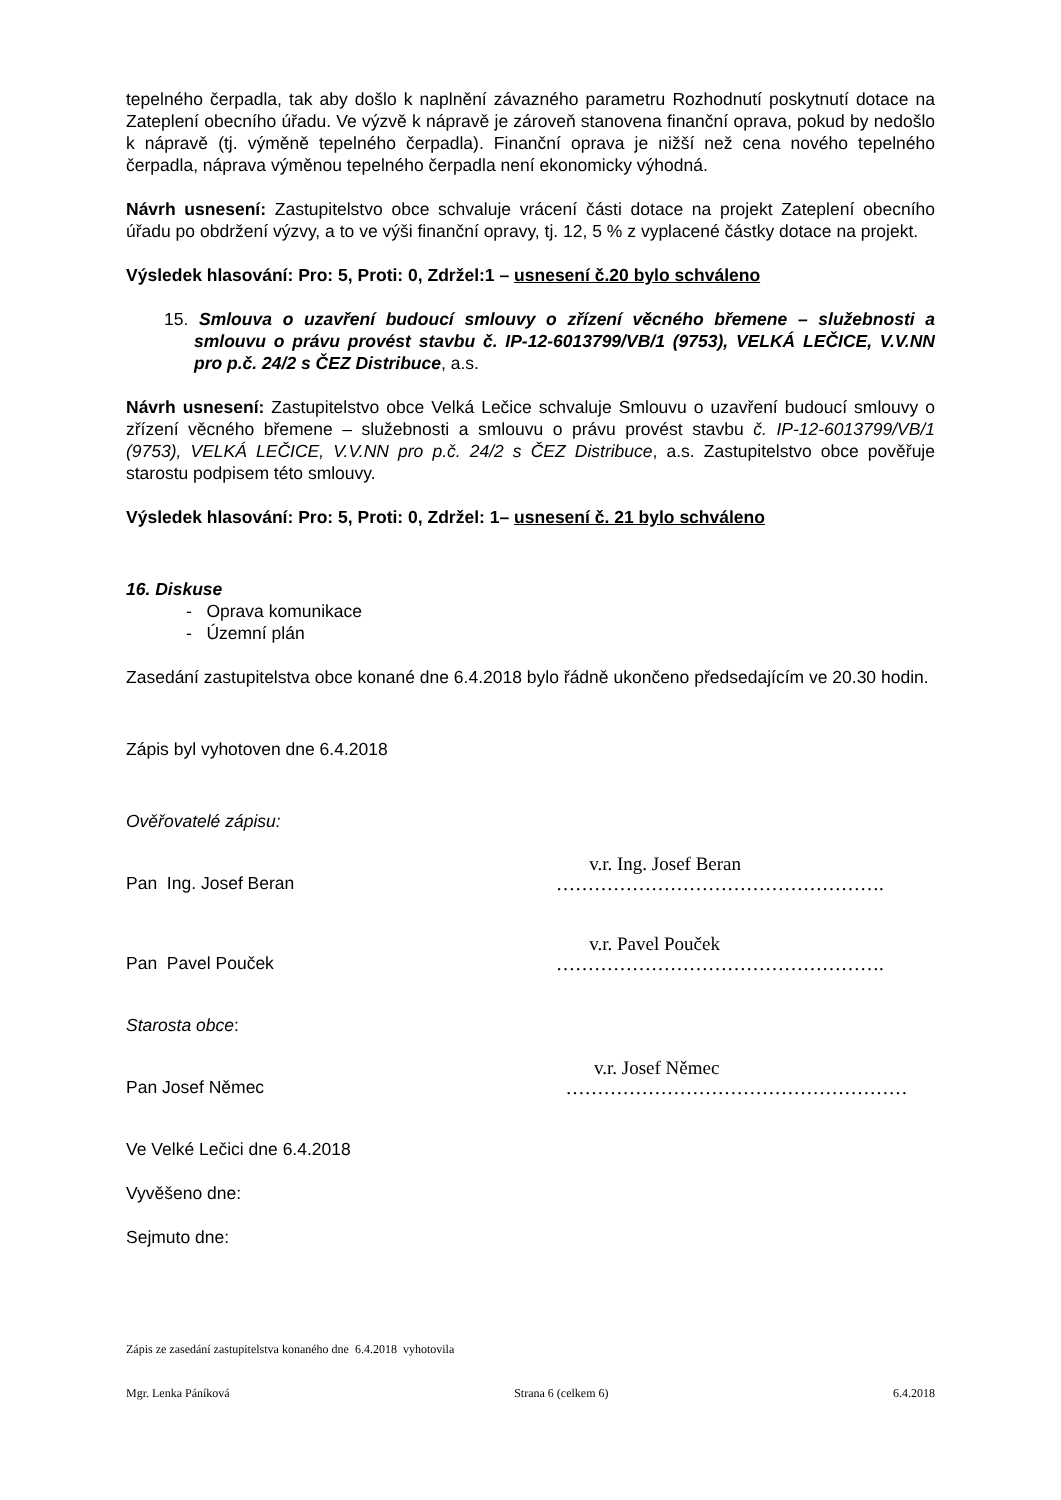tepelného čerpadla, tak aby došlo k naplnění závazného parametru Rozhodnutí poskytnutí dotace na Zateplení obecního úřadu. Ve výzvě k nápravě je zároveň stanovena finanční oprava, pokud by nedošlo k nápravě (tj. výměně tepelného čerpadla). Finanční oprava je nižší než cena nového tepelného čerpadla, náprava výměnou tepelného čerpadla není ekonomicky výhodná.
Návrh usnesení: Zastupitelstvo obce schvaluje vrácení části dotace na projekt Zateplení obecního úřadu po obdržení výzvy, a to ve výši finanční opravy, tj. 12, 5 % z vyplacené částky dotace na projekt.
Výsledek hlasování: Pro: 5, Proti: 0, Zdržel:1 – usnesení č.20 bylo schváleno
15. Smlouva o uzavření budoucí smlouvy o zřízení věcného břemene – služebnosti a smlouvu o právu provést stavbu č. IP-12-6013799/VB/1 (9753), VELKÁ LEČICE, V.V.NN pro p.č. 24/2 s ČEZ Distribuce, a.s.
Návrh usnesení: Zastupitelstvo obce Velká Lečice schvaluje Smlouvu o uzavření budoucí smlouvy o zřízení věcného břemene – služebnosti a smlouvu o právu provést stavbu č. IP-12-6013799/VB/1 (9753), VELKÁ LEČICE, V.V.NN pro p.č. 24/2 s ČEZ Distribuce, a.s. Zastupitelstvo obce pověřuje starostu podpisem této smlouvy.
Výsledek hlasování: Pro: 5, Proti: 0, Zdržel: 1– usnesení č. 21 bylo schváleno
16. Diskuse
- Oprava komunikace
- Územní plán
Zasedání zastupitelstva obce konané dne 6.4.2018 bylo řádně ukončeno předsedajícím ve 20.30 hodin.
Zápis byl vyhotoven dne 6.4.2018
Ověřovatelé zápisu:
Pan Ing. Josef Beran
v.r. Ing. Josef Beran
…………………………………………….
Pan Pavel Pouček
v.r. Pavel Pouček
…………………………………………….
Starosta obce:
Pan Josef Němec
v.r. Josef Němec
………………………………………………
Ve Velké Lečici dne 6.4.2018
Vyvěšeno dne:
Sejmuto dne:
Zápis ze zasedání zastupitelstva konaného dne 6.4.2018 vyhotovila
Mgr. Lenka Páníková Strana 6 (celkem 6) 6.4.2018